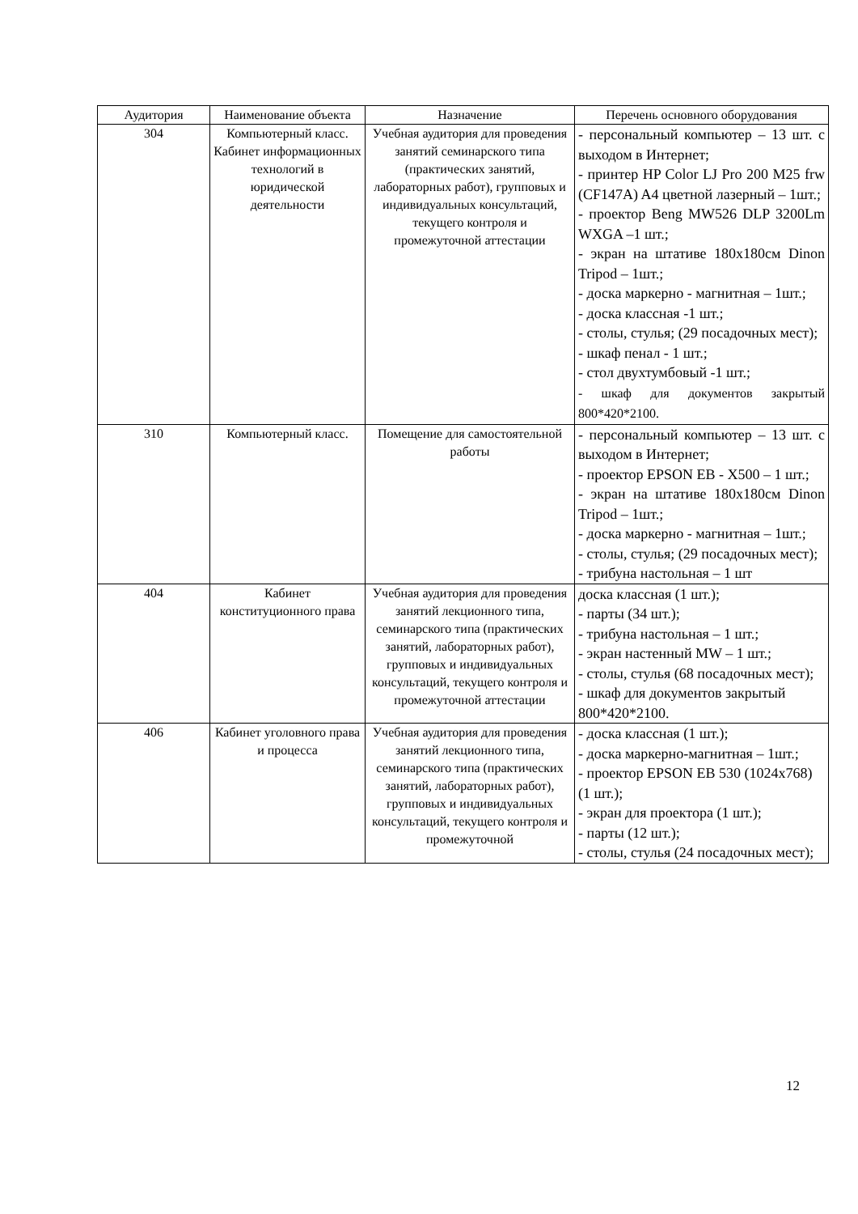| Аудитория | Наименование объекта | Назначение | Перечень основного оборудования |
| --- | --- | --- | --- |
| 304 | Компьютерный класс. Кабинет информационных технологий в юридической деятельности | Учебная аудитория для проведения занятий семинарского типа (практических занятий, лабораторных работ), групповых и индивидуальных консультаций, текущего контроля и промежуточной аттестации | - персональный компьютер – 13 шт. с выходом в Интернет; - принтер HP Color LJ Pro 200 M25 frw (CF147A) A4 цветной лазерный – 1шт.; - проектор Beng MW526 DLP 3200Lm WXGA –1 шт.; - экран на штативе 180x180см Dinon Tripod – 1шт.; - доска маркерно - магнитная – 1шт.; - доска классная -1 шт.; - столы, стулья; (29 посадочных мест); - шкаф пенал - 1 шт.; - стол двухтумбовый -1 шт.; - шкаф для документов закрытый 800*420*2100. |
| 310 | Компьютерный класс. | Помещение для самостоятельной работы | - персональный компьютер – 13 шт. с выходом в Интернет; - проектор EPSON EB - X500 – 1 шт.; - экран на штативе 180x180см Dinon Tripod – 1шт.; - доска маркерно - магнитная – 1шт.; - столы, стулья; (29 посадочных мест); - трибуна настольная – 1 шт |
| 404 | Кабинет конституционного права | Учебная аудитория для проведения занятий лекционного типа, семинарского типа (практических занятий, лабораторных работ), групповых и индивидуальных консультаций, текущего контроля и промежуточной аттестации | доска классная (1 шт.); - парты (34 шт.); - трибуна настольная – 1 шт.; - экран настенный MW – 1 шт.; - столы, стулья (68 посадочных мест); - шкаф для документов закрытый 800*420*2100. |
| 406 | Кабинет уголовного права и процесса | Учебная аудитория для проведения занятий лекционного типа, семинарского типа (практических занятий, лабораторных работ), групповых и индивидуальных консультаций, текущего контроля и промежуточной | - доска классная (1 шт.); - доска маркерно-магнитная – 1шт.; - проектор EPSON EB 530 (1024x768) (1 шт.); - экран для проектора (1 шт.); - парты (12 шт.); - столы, стулья (24 посадочных мест); |
12